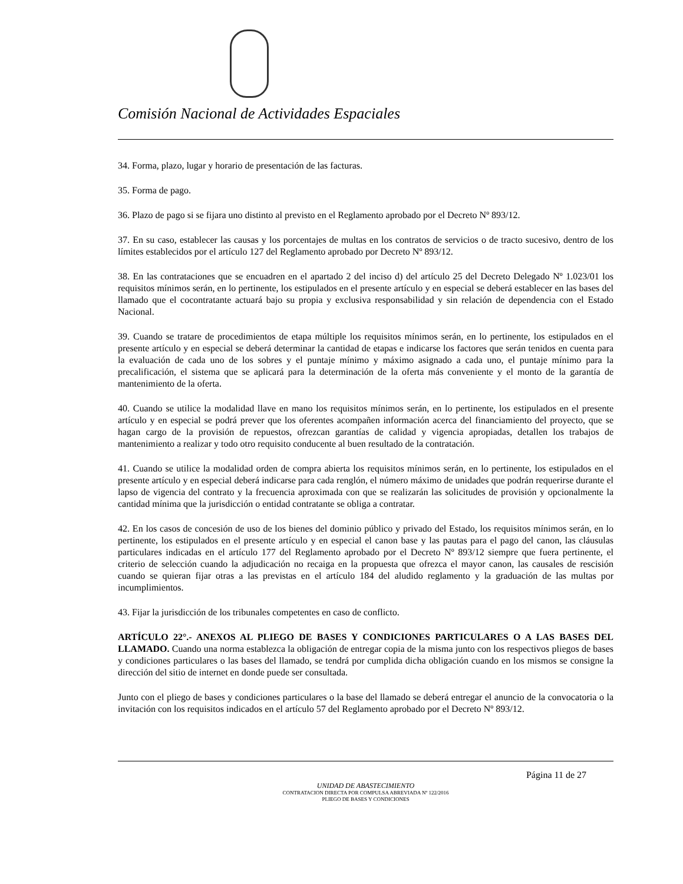Comisión Nacional de Actividades Espaciales
34. Forma, plazo, lugar y horario de presentación de las facturas.
35. Forma de pago.
36. Plazo de pago si se fijara uno distinto al previsto en el Reglamento aprobado por el Decreto Nº 893/12.
37. En su caso, establecer las causas y los porcentajes de multas en los contratos de servicios o de tracto sucesivo, dentro de los límites establecidos por el artículo 127 del Reglamento aprobado por Decreto Nº 893/12.
38. En las contrataciones que se encuadren en el apartado 2 del inciso d) del artículo 25 del Decreto Delegado Nº 1.023/01 los requisitos mínimos serán, en lo pertinente, los estipulados en el presente artículo y en especial se deberá establecer en las bases del llamado que el cocontratante actuará bajo su propia y exclusiva responsabilidad y sin relación de dependencia con el Estado Nacional.
39. Cuando se tratare de procedimientos de etapa múltiple los requisitos mínimos serán, en lo pertinente, los estipulados en el presente artículo y en especial se deberá determinar la cantidad de etapas e indicarse los factores que serán tenidos en cuenta para la evaluación de cada uno de los sobres y el puntaje mínimo y máximo asignado a cada uno, el puntaje mínimo para la precalificación, el sistema que se aplicará para la determinación de la oferta más conveniente y el monto de la garantía de mantenimiento de la oferta.
40. Cuando se utilice la modalidad llave en mano los requisitos mínimos serán, en lo pertinente, los estipulados en el presente artículo y en especial se podrá prever que los oferentes acompañen información acerca del financiamiento del proyecto, que se hagan cargo de la provisión de repuestos, ofrezcan garantías de calidad y vigencia apropiadas, detallen los trabajos de mantenimiento a realizar y todo otro requisito conducente al buen resultado de la contratación.
41. Cuando se utilice la modalidad orden de compra abierta los requisitos mínimos serán, en lo pertinente, los estipulados en el presente artículo y en especial deberá indicarse para cada renglón, el número máximo de unidades que podrán requerirse durante el lapso de vigencia del contrato y la frecuencia aproximada con que se realizarán las solicitudes de provisión y opcionalmente la cantidad mínima que la jurisdicción o entidad contratante se obliga a contratar.
42. En los casos de concesión de uso de los bienes del dominio público y privado del Estado, los requisitos mínimos serán, en lo pertinente, los estipulados en el presente artículo y en especial el canon base y las pautas para el pago del canon, las cláusulas particulares indicadas en el artículo 177 del Reglamento aprobado por el Decreto Nº 893/12 siempre que fuera pertinente, el criterio de selección cuando la adjudicación no recaiga en la propuesta que ofrezca el mayor canon, las causales de rescisión cuando se quieran fijar otras a las previstas en el artículo 184 del aludido reglamento y la graduación de las multas por incumplimientos.
43. Fijar la jurisdicción de los tribunales competentes en caso de conflicto.
ARTÍCULO 22°.- ANEXOS AL PLIEGO DE BASES Y CONDICIONES PARTICULARES O A LAS BASES DEL LLAMADO. Cuando una norma establezca la obligación de entregar copia de la misma junto con los respectivos pliegos de bases y condiciones particulares o las bases del llamado, se tendrá por cumplida dicha obligación cuando en los mismos se consigne la dirección del sitio de internet en donde puede ser consultada.
Junto con el pliego de bases y condiciones particulares o la base del llamado se deberá entregar el anuncio de la convocatoria o la invitación con los requisitos indicados en el artículo 57 del Reglamento aprobado por el Decreto Nº 893/12.
Página 11 de 27
UNIDAD DE ABASTECIMIENTO
CONTRATACION DIRECTA POR COMPULSA ABREVIADA Nº 122/2016
PLIEGO DE BASES Y CONDICIONES